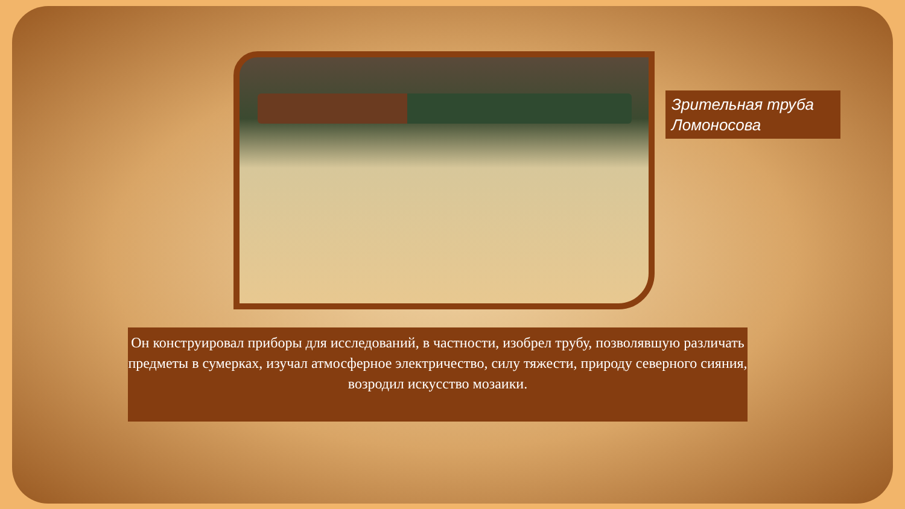Зрительная труба Ломоносова
Он конструировал приборы для исследований, в частности, изобрел трубу, позволявшую различать предметы в сумерках, изучал атмосферное электричество, силу тяжести, природу северного сияния, возродил искусство мозаики.